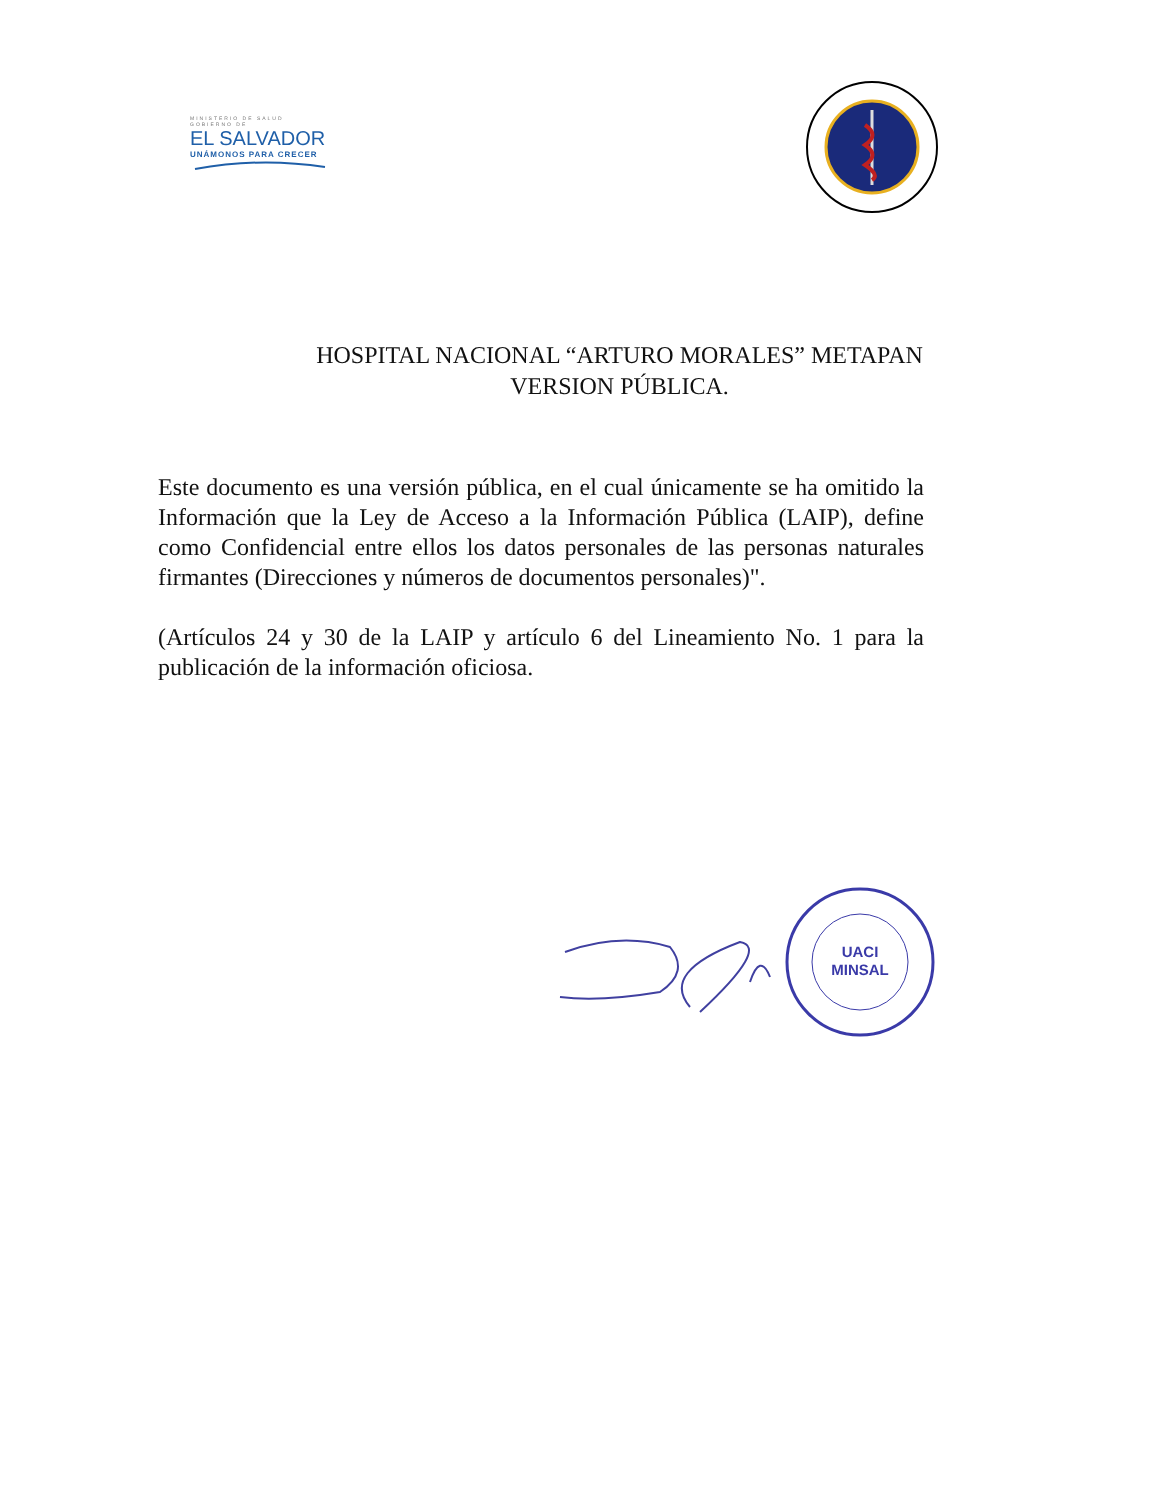MINISTERIO DE SALUD
GOBIERNO DE
EL SALVADOR
UNÁMONOS PARA CRECER
HOSPITAL NACIONAL “ARTURO MORALES” METAPAN
VERSION PÚBLICA.
Este documento es una versión pública, en el cual únicamente se ha omitido la Información que la Ley de Acceso a la Información Pública (LAIP), define como Confidencial entre ellos los datos personales de las personas naturales firmantes (Direcciones y números de documentos personales)".
(Artículos 24 y 30 de la LAIP y artículo 6 del Lineamiento No. 1 para la publicación de la información oficiosa.
UACI
MINSAL